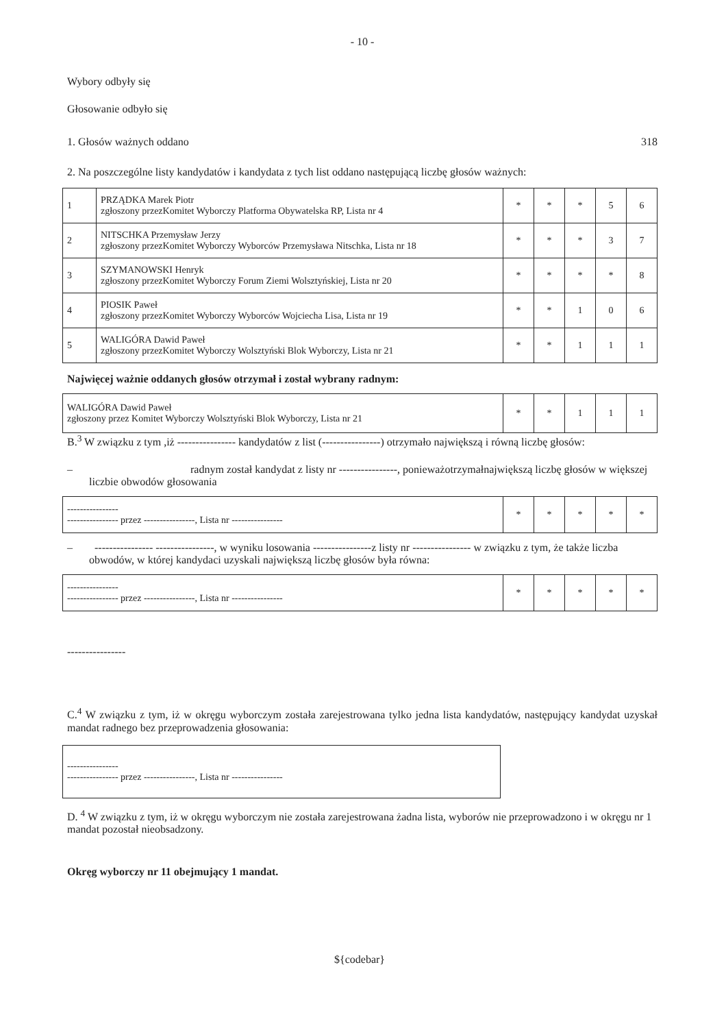- 10 -
Wybory odbyły się
Głosowanie odbyło się
1. Głosów ważnych oddano 318
2. Na poszczególne listy kandydatów i kandydata z tych list oddano następującą liczbę głosów ważnych:
| 1 | PRZĄDKA Marek Piotr zgłoszony przezKomitet Wyborczy Platforma Obywatelska RP, Lista nr 4 | * | * | * | 5 | 6 |
| 2 | NITSCHKA Przemysław Jerzy zgłoszony przezKomitet Wyborczy Wyborców Przemysława Nitschka, Lista nr 18 | * | * | * | 3 | 7 |
| 3 | SZYMANOWSKI Henryk zgłoszony przezKomitet Wyborczy Forum Ziemi Wolsztyńskiej, Lista nr 20 | * | * | * | * | 8 |
| 4 | PIOSIK Paweł zgłoszony przezKomitet Wyborczy Wyborców Wojciecha Lisa, Lista nr 19 | * | * | 1 | 0 | 6 |
| 5 | WALIGÓRA Dawid Paweł zgłoszony przezKomitet Wyborczy Wolsztyński Blok Wyborczy, Lista nr 21 | * | * | 1 | 1 | 1 |
Najwięcej ważnie oddanych głosów otrzymał i został wybrany radnym:
| WALIGÓRA Dawid Paweł zgłoszony przez Komitet Wyborczy Wolsztyński Blok Wyborczy, Lista nr 21 | * | * | 1 | 1 | 1 |
B.<sup>3</sup> W związku z tym ,iż ---------------- kandydatów z list (----------------) otrzymało największą i równą liczbę głosów:
– radnym został kandydat z listy nr ----------------, ponieważotrzymałnajwiększą liczbę głosów w większej liczbie obwodów głosowania
| ---------------- ---------------- przez ----------------, Lista nr ---------------- | * | * | * | * | * |
– ---------------- ----------------, w wyniku losowania ----------------z listy nr ---------------- w związku z tym, że także liczba obwodów, w której kandydaci uzyskali największą liczbę głosów była równa:
| ---------------- ---------------- przez ----------------, Lista nr ---------------- | * | * | * | * | * |
----------------
C.<sup>4</sup> W związku z tym, iż w okręgu wyborczym została zarejestrowana tylko jedna lista kandydatów, następujący kandydat uzyskał mandat radnego bez przeprowadzenia głosowania:
| ---------------- ---------------- przez ----------------, Lista nr ---------------- |
D. <sup>4</sup> W związku z tym, iż w okręgu wyborczym nie została zarejestrowana żadna lista, wyborów nie przeprowadzono i w okręgu nr 1 mandat pozostał nieobsadzony.
Okręg wyborczy nr 11 obejmujący 1 mandat.
${codebar}